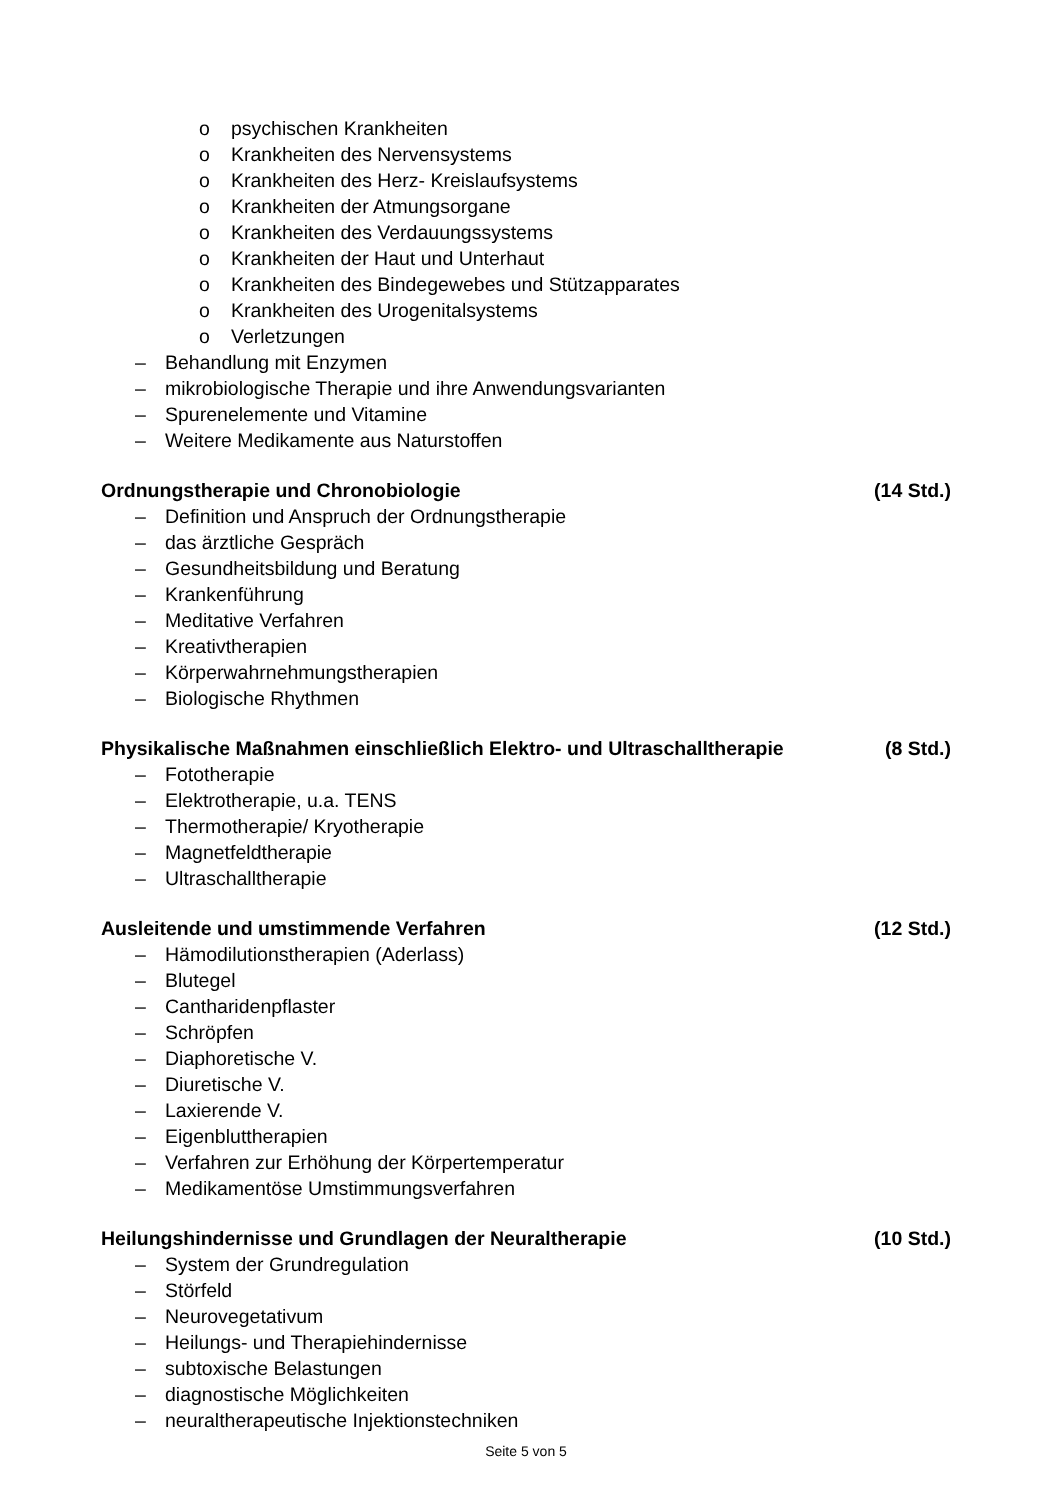o psychischen Krankheiten
o Krankheiten des Nervensystems
o Krankheiten des Herz- Kreislaufsystems
o Krankheiten der Atmungsorgane
o Krankheiten des Verdauungssystems
o Krankheiten der Haut und Unterhaut
o Krankheiten des Bindegewebes und Stützapparates
o Krankheiten des Urogenitalsystems
o Verletzungen
– Behandlung mit Enzymen
– mikrobiologische Therapie und ihre Anwendungsvarianten
– Spurenelemente und Vitamine
– Weitere Medikamente aus Naturstoffen
Ordnungstherapie und Chronobiologie (14 Std.)
– Definition und Anspruch der Ordnungstherapie
– das ärztliche Gespräch
– Gesundheitsbildung und Beratung
– Krankenführung
– Meditative Verfahren
– Kreativtherapien
– Körperwahrnehmungstherapien
– Biologische Rhythmen
Physikalische Maßnahmen einschließlich Elektro- und Ultraschalltherapie (8 Std.)
– Fototherapie
– Elektrotherapie, u.a. TENS
– Thermotherapie/ Kryotherapie
– Magnetfeldtherapie
– Ultraschalltherapie
Ausleitende und umstimmende Verfahren (12 Std.)
– Hämodilutionstherapien (Aderlass)
– Blutegel
– Cantharidenpflaster
– Schröpfen
– Diaphoretische V.
– Diuretische V.
– Laxierende V.
– Eigenbluttherapien
– Verfahren zur Erhöhung der Körpertemperatur
– Medikamentöse Umstimmungsverfahren
Heilungshindernisse und Grundlagen der Neuraltherapie (10 Std.)
– System der Grundregulation
– Störfeld
– Neurovegetativum
– Heilungs- und Therapiehindernisse
– subtoxische Belastungen
– diagnostische Möglichkeiten
– neuraltherapeutische Injektionstechniken
Seite 5 von 5